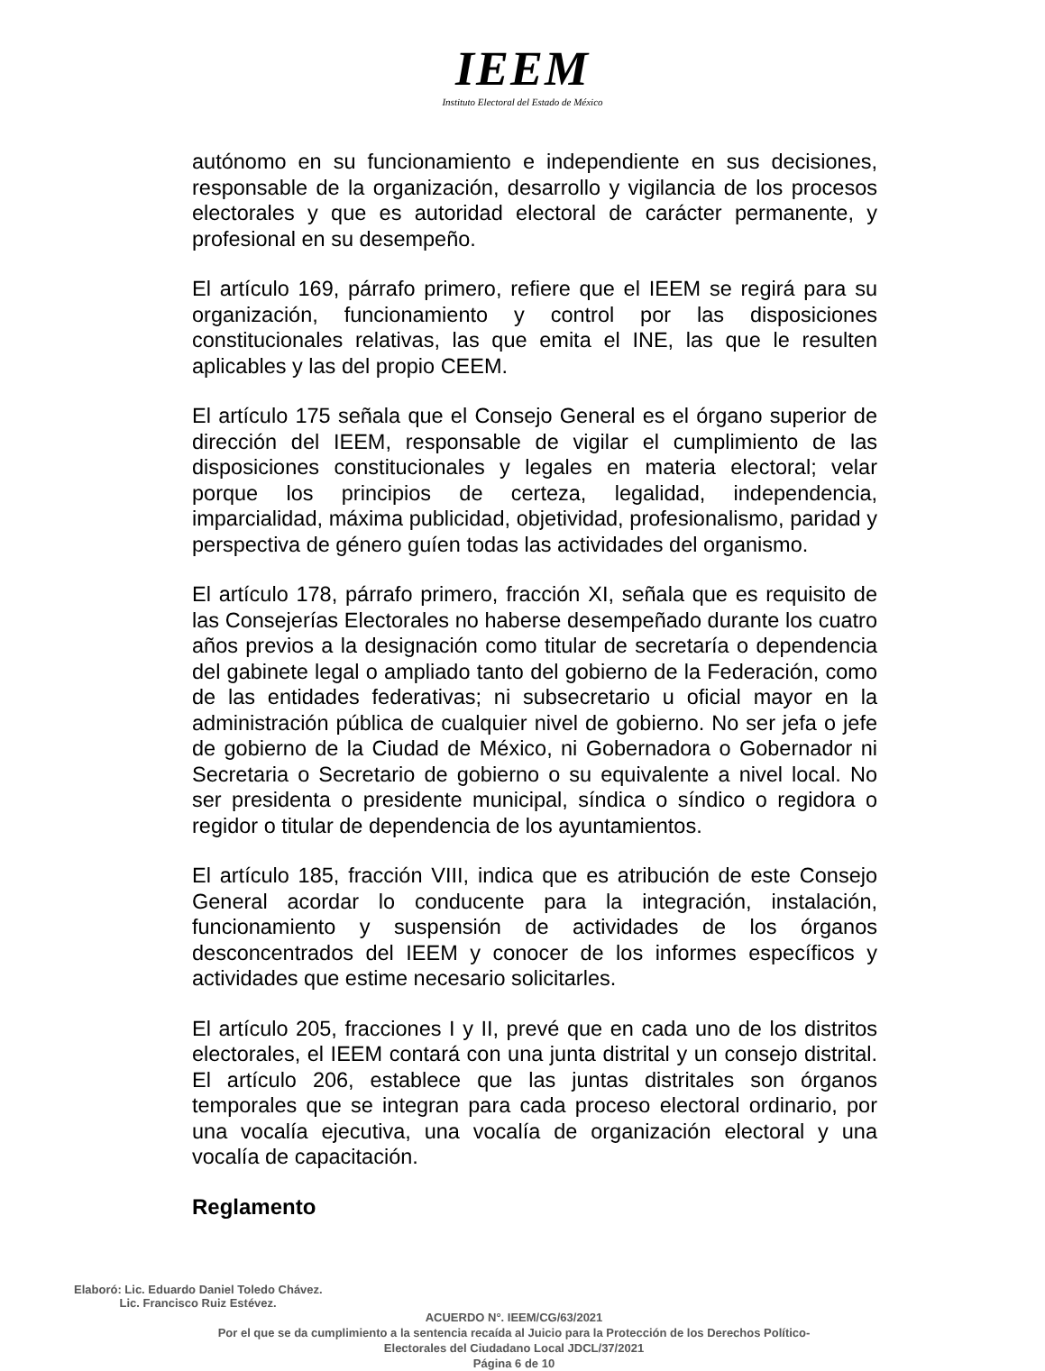IEEM
Instituto Electoral del Estado de México
autónomo en su funcionamiento e independiente en sus decisiones, responsable de la organización, desarrollo y vigilancia de los procesos electorales y que es autoridad electoral de carácter permanente, y profesional en su desempeño.
El artículo 169, párrafo primero, refiere que el IEEM se regirá para su organización, funcionamiento y control por las disposiciones constitucionales relativas, las que emita el INE, las que le resulten aplicables y las del propio CEEM.
El artículo 175 señala que el Consejo General es el órgano superior de dirección del IEEM, responsable de vigilar el cumplimiento de las disposiciones constitucionales y legales en materia electoral; velar porque los principios de certeza, legalidad, independencia, imparcialidad, máxima publicidad, objetividad, profesionalismo, paridad y perspectiva de género guíen todas las actividades del organismo.
El artículo 178, párrafo primero, fracción XI, señala que es requisito de las Consejerías Electorales no haberse desempeñado durante los cuatro años previos a la designación como titular de secretaría o dependencia del gabinete legal o ampliado tanto del gobierno de la Federación, como de las entidades federativas; ni subsecretario u oficial mayor en la administración pública de cualquier nivel de gobierno. No ser jefa o jefe de gobierno de la Ciudad de México, ni Gobernadora o Gobernador ni Secretaria o Secretario de gobierno o su equivalente a nivel local. No ser presidenta o presidente municipal, síndica o síndico o regidora o regidor o titular de dependencia de los ayuntamientos.
El artículo 185, fracción VIII, indica que es atribución de este Consejo General acordar lo conducente para la integración, instalación, funcionamiento y suspensión de actividades de los órganos desconcentrados del IEEM y conocer de los informes específicos y actividades que estime necesario solicitarles.
El artículo 205, fracciones I y II, prevé que en cada uno de los distritos electorales, el IEEM contará con una junta distrital y un consejo distrital. El artículo 206, establece que las juntas distritales son órganos temporales que se integran para cada proceso electoral ordinario, por una vocalía ejecutiva, una vocalía de organización electoral y una vocalía de capacitación.
Reglamento
Elaboró: Lic. Eduardo Daniel Toledo Chávez.
Lic. Francisco Ruiz Estévez.
ACUERDO N°. IEEM/CG/63/2021
Por el que se da cumplimiento a la sentencia recaída al Juicio para la Protección de los Derechos Político-Electorales del Ciudadano Local JDCL/37/2021
Página 6 de 10